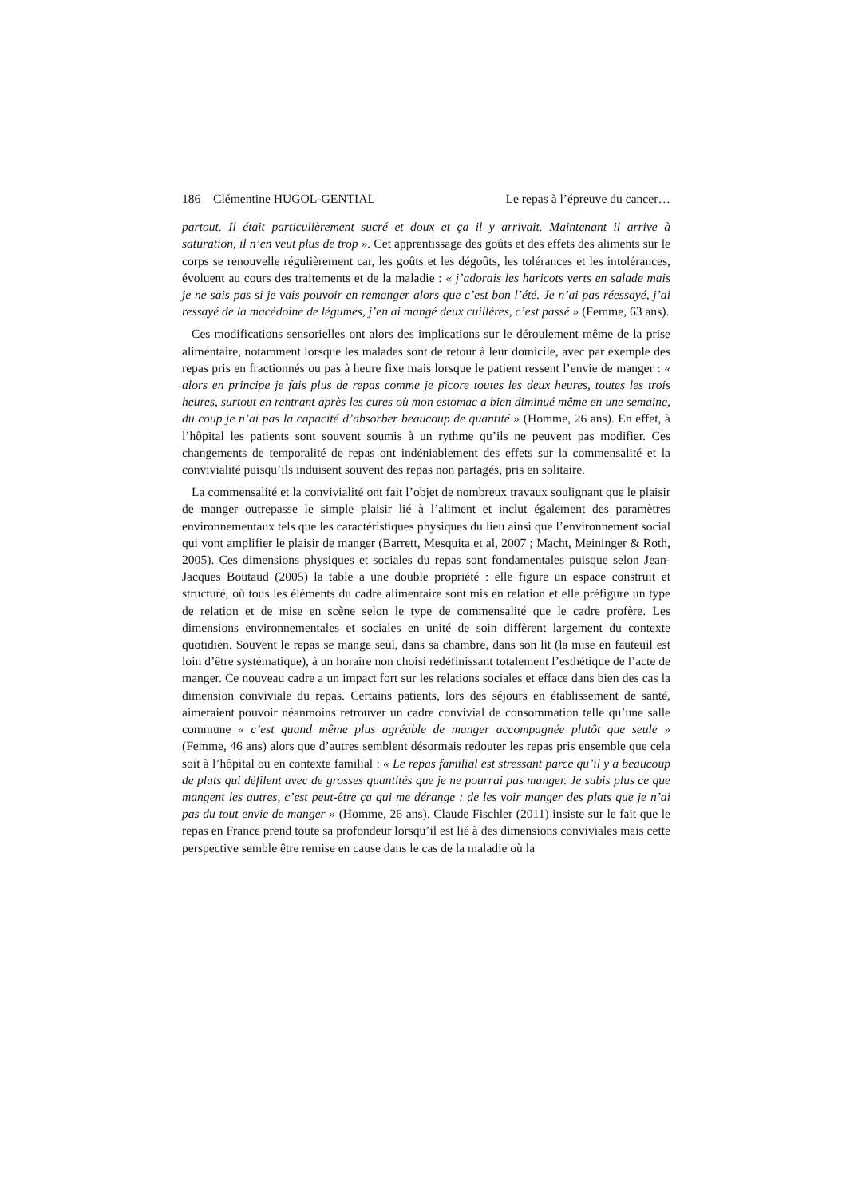186 Clémentine HUGOL-GENTIAL Le repas à l’épreuve du cancer…
partout. Il était particulièrement sucré et doux et ça il y arrivait. Maintenant il arrive à saturation, il n’en veut plus de trop ». Cet apprentissage des goûts et des effets des aliments sur le corps se renouvelle régulièrement car, les goûts et les dégoûts, les tolérances et les intolérances, évoluent au cours des traitements et de la maladie : « j’adorais les haricots verts en salade mais je ne sais pas si je vais pouvoir en remanger alors que c’est bon l’été. Je n’ai pas réessayé, j’ai ressayé de la macédoine de légumes, j’en ai mangé deux cuillères, c’est passé » (Femme, 63 ans).
Ces modifications sensorielles ont alors des implications sur le déroulement même de la prise alimentaire, notamment lorsque les malades sont de retour à leur domicile, avec par exemple des repas pris en fractionnés ou pas à heure fixe mais lorsque le patient ressent l’envie de manger : « alors en principe je fais plus de repas comme je picore toutes les deux heures, toutes les trois heures, surtout en rentrant après les cures où mon estomac a bien diminué même en une semaine, du coup je n’ai pas la capacité d’absorber beaucoup de quantité » (Homme, 26 ans). En effet, à l’hôpital les patients sont souvent soumis à un rythme qu’ils ne peuvent pas modifier. Ces changements de temporalité de repas ont indéniablement des effets sur la commensalité et la convivialité puisqu’ils induisent souvent des repas non partagés, pris en solitaire.
La commensalité et la convivialité ont fait l’objet de nombreux travaux soulignant que le plaisir de manger outrepasse le simple plaisir lié à l’aliment et inclut également des paramètres environnementaux tels que les caractéristiques physiques du lieu ainsi que l’environnement social qui vont amplifier le plaisir de manger (Barrett, Mesquita et al, 2007 ; Macht, Meininger & Roth, 2005). Ces dimensions physiques et sociales du repas sont fondamentales puisque selon Jean-Jacques Boutaud (2005) la table a une double propriété : elle figure un espace construit et structuré, où tous les éléments du cadre alimentaire sont mis en relation et elle préfigure un type de relation et de mise en scène selon le type de commensalité que le cadre profère. Les dimensions environnementales et sociales en unité de soin diffèrent largement du contexte quotidien. Souvent le repas se mange seul, dans sa chambre, dans son lit (la mise en fauteuil est loin d’être systématique), à un horaire non choisi redéfinissant totalement l’esthétique de l’acte de manger. Ce nouveau cadre a un impact fort sur les relations sociales et efface dans bien des cas la dimension conviviale du repas. Certains patients, lors des séjours en établissement de santé, aimeraient pouvoir néanmoins retrouver un cadre convivial de consommation telle qu’une salle commune « c’est quand même plus agréable de manger accompagnée plutôt que seule » (Femme, 46 ans) alors que d’autres semblent désormais redouter les repas pris ensemble que cela soit à l’hôpital ou en contexte familial : « Le repas familial est stressant parce qu’il y a beaucoup de plats qui défilent avec de grosses quantités que je ne pourrai pas manger. Je subis plus ce que mangent les autres, c’est peut-être ça qui me dérange : de les voir manger des plats que je n’ai pas du tout envie de manger » (Homme, 26 ans). Claude Fischler (2011) insiste sur le fait que le repas en France prend toute sa profondeur lorsqu’il est lié à des dimensions conviviales mais cette perspective semble être remise en cause dans le cas de la maladie où la